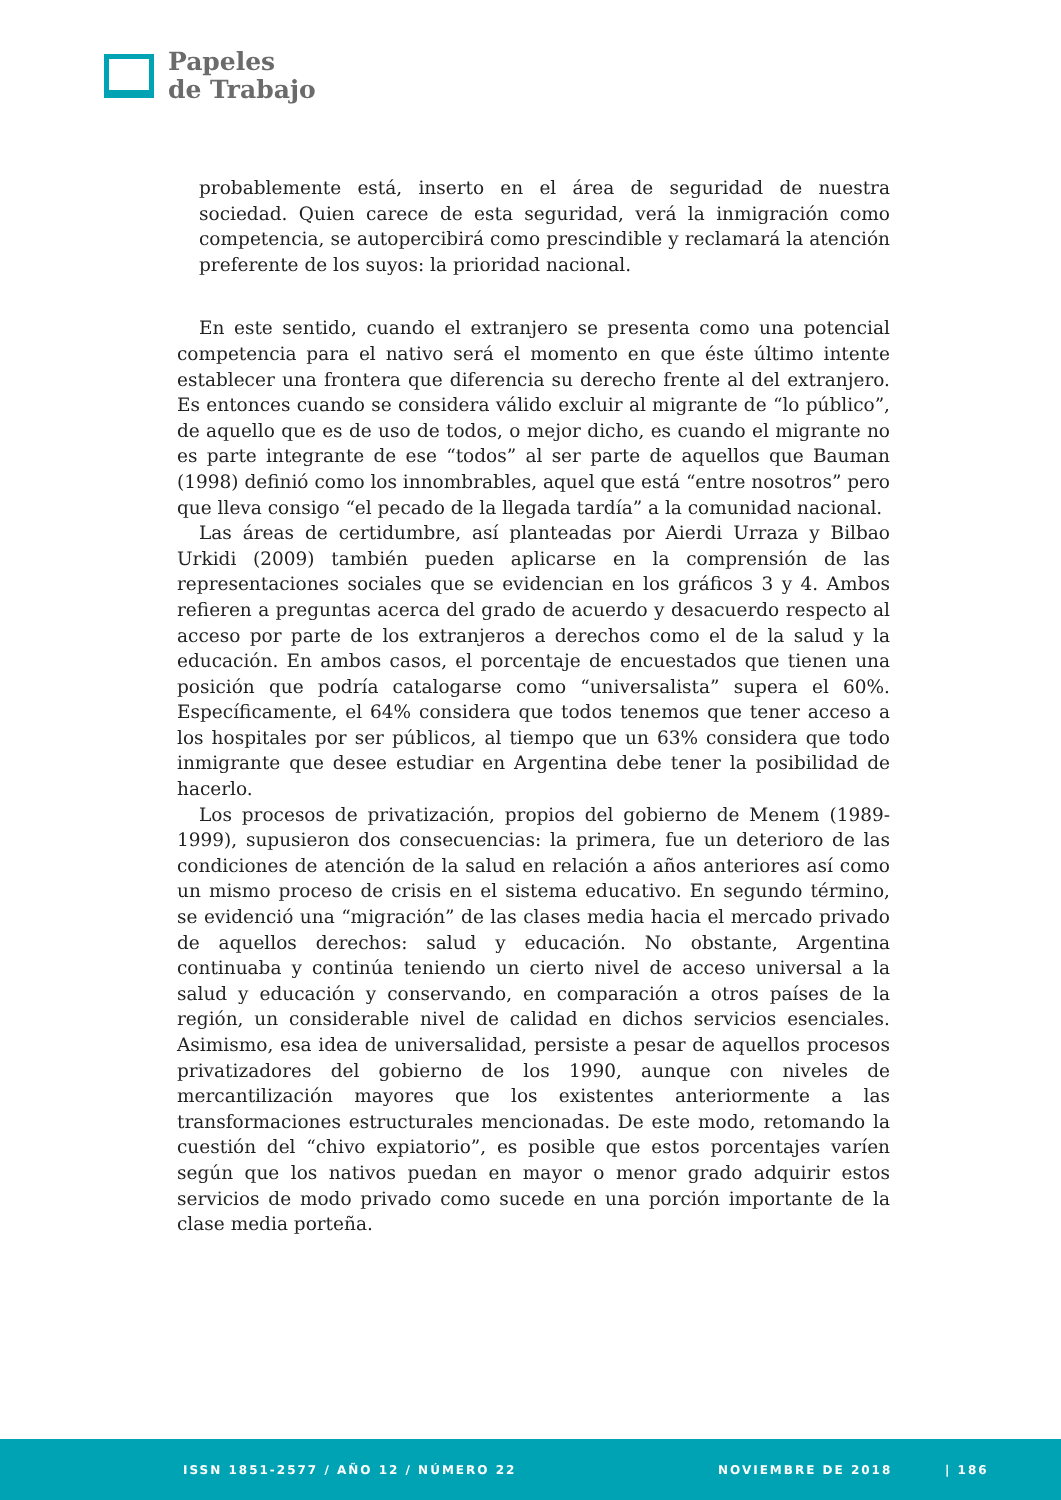Papeles
de Trabajo
probablemente está, inserto en el área de seguridad de nuestra sociedad. Quien carece de esta seguridad, verá la inmigración como competencia, se autopercibirá como prescindible y reclamará la atención preferente de los suyos: la prioridad nacional.
En este sentido, cuando el extranjero se presenta como una potencial competencia para el nativo será el momento en que éste último intente establecer una frontera que diferencia su derecho frente al del extranjero. Es entonces cuando se considera válido excluir al migrante de “lo público”, de aquello que es de uso de todos, o mejor dicho, es cuando el migrante no es parte integrante de ese “todos” al ser parte de aquellos que Bauman (1998) definió como los innombrables, aquel que está “entre nosotros” pero que lleva consigo “el pecado de la llegada tardía” a la comunidad nacional.
Las áreas de certidumbre, así planteadas por Aierdi Urraza y Bilbao Urkidi (2009) también pueden aplicarse en la comprensión de las representaciones sociales que se evidencian en los gráficos 3 y 4. Ambos refieren a preguntas acerca del grado de acuerdo y desacuerdo respecto al acceso por parte de los extranjeros a derechos como el de la salud y la educación. En ambos casos, el porcentaje de encuestados que tienen una posición que podría catalogarse como “universalista” supera el 60%. Específicamente, el 64% considera que todos tenemos que tener acceso a los hospitales por ser públicos, al tiempo que un 63% considera que todo inmigrante que desee estudiar en Argentina debe tener la posibilidad de hacerlo.
Los procesos de privatización, propios del gobierno de Menem (1989- 1999), supusieron dos consecuencias: la primera, fue un deterioro de las condiciones de atención de la salud en relación a años anteriores así como un mismo proceso de crisis en el sistema educativo. En segundo término, se evidenció una “migración” de las clases media hacia el mercado privado de aquellos derechos: salud y educación. No obstante, Argentina continuaba y continúa teniendo un cierto nivel de acceso universal a la salud y educación y conservando, en comparación a otros países de la región, un considerable nivel de calidad en dichos servicios esenciales. Asimismo, esa idea de universalidad, persiste a pesar de aquellos procesos privatizadores del gobierno de los 1990, aunque con niveles de mercantilización mayores que los existentes anteriormente a las transformaciones estructurales mencionadas. De este modo, retomando la cuestión del “chivo expiatorio”, es posible que estos porcentajes varíen según que los nativos puedan en mayor o menor grado adquirir estos servicios de modo privado como sucede en una porción importante de la clase media porteña.
ISSN 1851-2577 / AÑO 12 / NÚMERO 22 NOVIEMBRE DE 2018 | 186